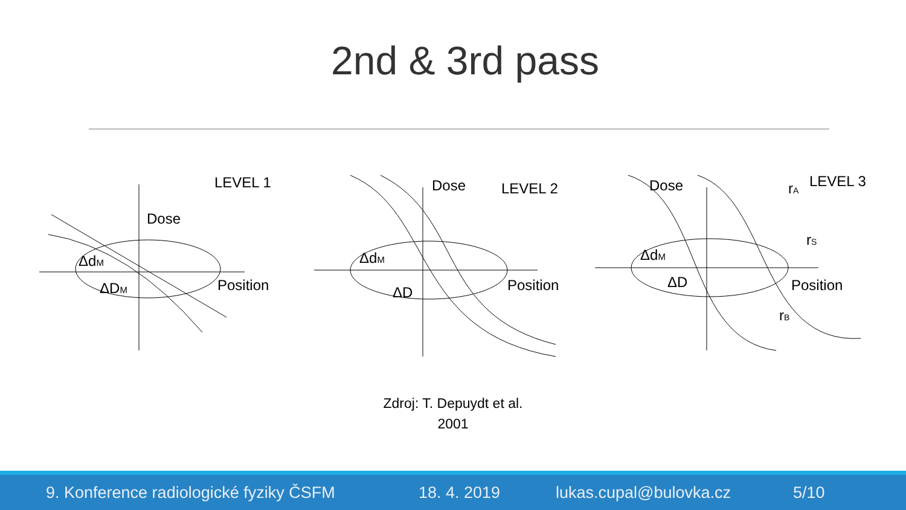2nd & 3rd pass
LEVEL 1
Dose
Position
ΔdM
ΔDM
LEVEL 2
Dose
Position
ΔdM
ΔD
LEVEL 3
Dose
rA
rS
rB
Position
ΔdM
ΔD
Zdroj: T. Depuydt et al.
2001
9. Konference radiologické fyziky ČSFM 18. 4. 2019 lukas.cupal@bulovka.cz 5/10